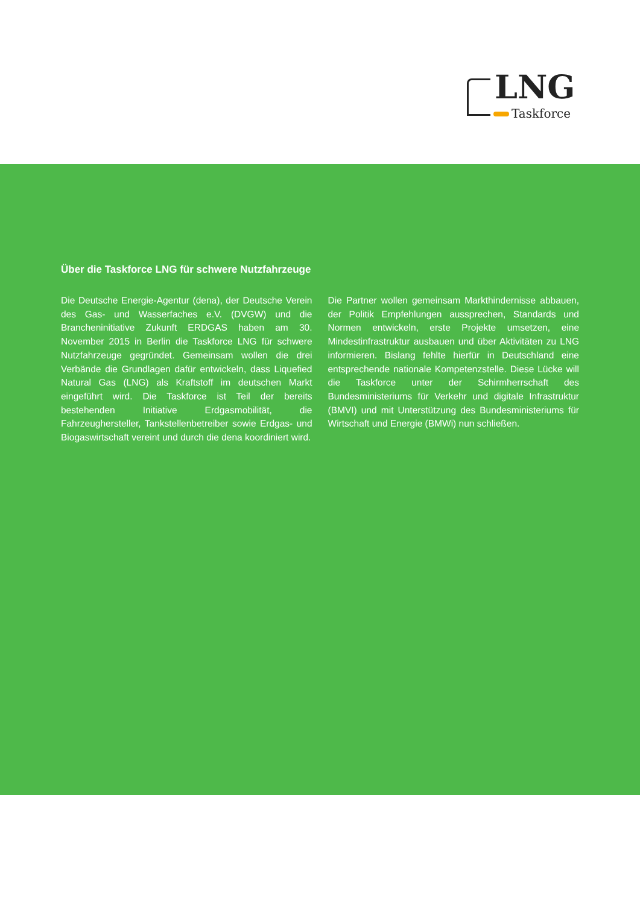LNG
Taskforce
Über die Taskforce LNG für schwere Nutzfahrzeuge
Die Deutsche Energie-Agentur (dena), der Deutsche Verein des Gas- und Wasserfaches e.V. (DVGW) und die Brancheninitiative Zukunft ERDGAS haben am 30. November 2015 in Berlin die Taskforce LNG für schwere Nutzfahrzeuge gegründet. Gemeinsam wollen die drei Verbände die Grundlagen dafür entwickeln, dass Liquefied Natural Gas (LNG) als Kraftstoff im deutschen Markt eingeführt wird. Die Taskforce ist Teil der bereits bestehenden Initiative Erdgasmobilität, die Fahrzeughersteller, Tankstellenbetreiber sowie Erdgas- und Biogaswirtschaft vereint und durch die dena koordiniert wird.
Die Partner wollen gemeinsam Markthindernisse abbauen, der Politik Empfehlungen aussprechen, Standards und Normen entwickeln, erste Projekte umsetzen, eine Mindestinfrastruktur ausbauen und über Aktivitäten zu LNG informieren. Bislang fehlte hierfür in Deutschland eine entsprechende nationale Kompetenzstelle. Diese Lücke will die Taskforce unter der Schirmherrschaft des Bundesministeriums für Verkehr und digitale Infrastruktur (BMVI) und mit Unterstützung des Bundesministeriums für Wirtschaft und Energie (BMWi) nun schließen.